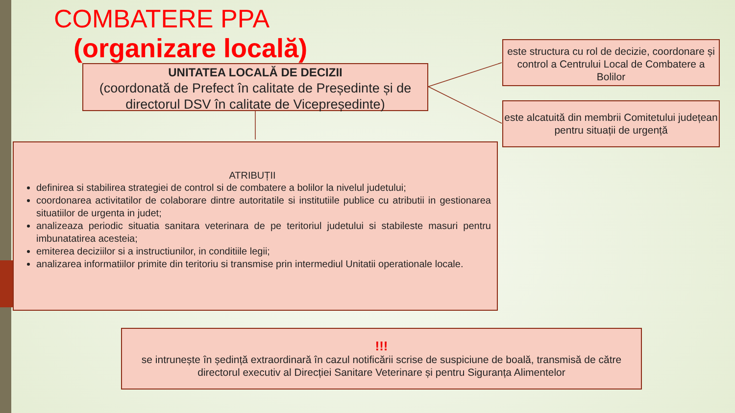COMBATERE PPA
(organizare locală)
UNITATEA LOCALĂ DE DECIZII
(coordonată de Prefect în calitate de Președinte și de directorul DSV în calitate de Vicepreședinte)
este structura cu rol de decizie, coordonare și control a Centrului Local de Combatere a Bolilor
este alcatuită din membrii Comitetului județean pentru situații de urgență
ATRIBUȚII
definirea si stabilirea strategiei de control si de combatere a bolilor la nivelul judetului;
coordonarea activitatilor de colaborare dintre autoritatile si institutiile publice cu atributii in gestionarea situatiilor de urgenta in judet;
analizeaza periodic situatia sanitara veterinara de pe teritoriul judetului si stabileste masuri pentru imbunatatirea acesteia;
emiterea deciziilor si a instructiunilor, in conditiile legii;
analizarea informatiilor primite din teritoriu si transmise prin intermediul Unitatii operationale locale.
!!!
se intrunește în ședință extraordinară în cazul notificării scrise de suspiciune de boală, transmisă de către directorul executiv al Direcției Sanitare Veterinare și pentru Siguranța Alimentelor